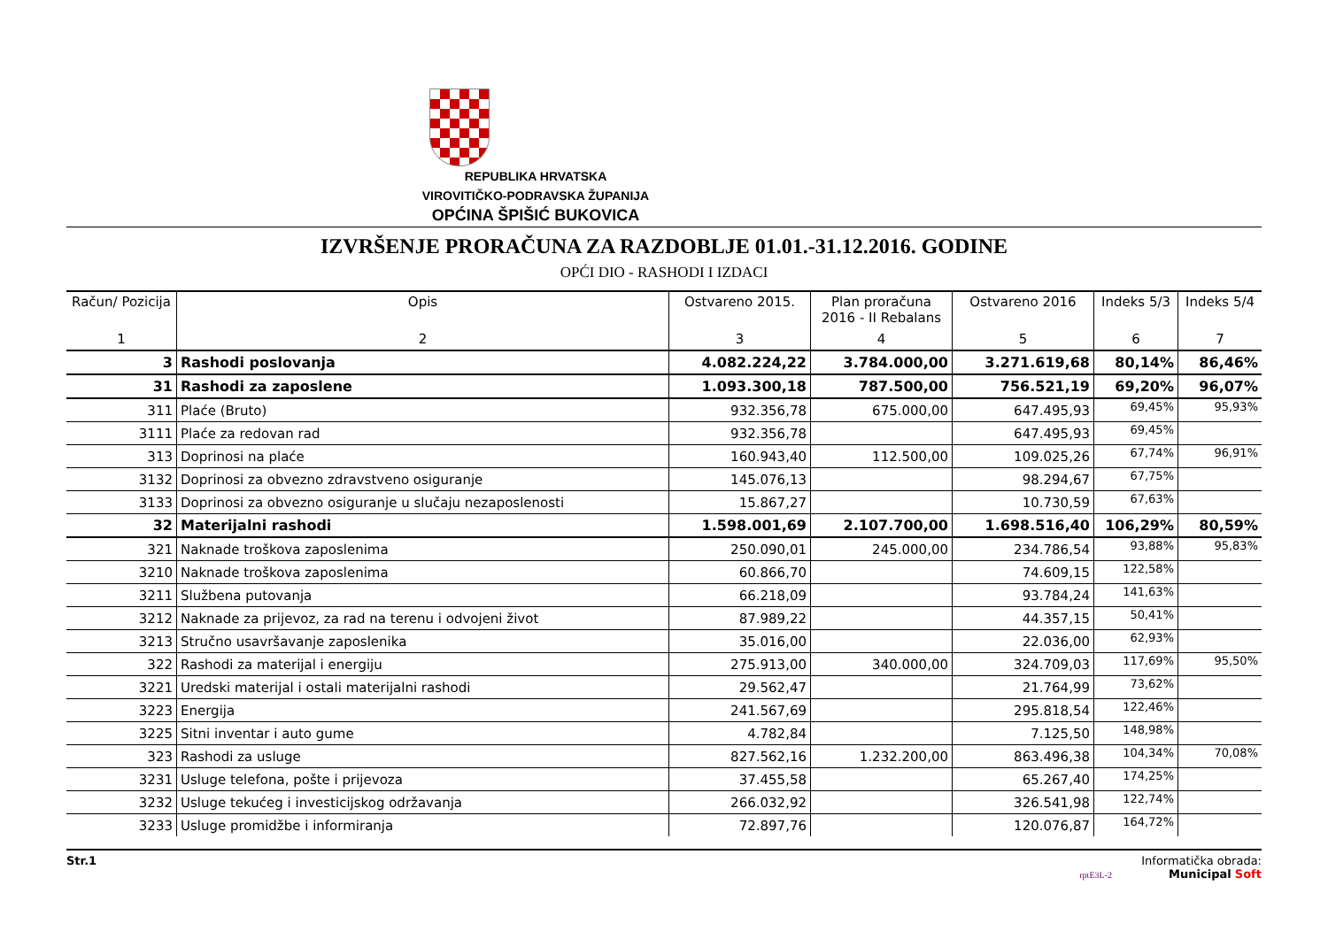REPUBLIKA HRVATSKA
VIROVITIČKO-PODRAVSKA ŽUPANIJA
OPĆINA ŠPIŠIĆ BUKOVICA
IZVRŠENJE PRORAČUNA ZA RAZDOBLJE 01.01.-31.12.2016. GODINE
OPĆI DIO - RASHODI I IZDACI
| Račun/ Pozicija | Opis | Ostvareno 2015. | Plan proračuna 2016 - II Rebalans | Ostvareno 2016 | Indeks 5/3 | Indeks 5/4 |
| --- | --- | --- | --- | --- | --- | --- |
| 1 | 2 | 3 | 4 | 5 | 6 | 7 |
| 3 | Rashodi poslovanja | 4.082.224,22 | 3.784.000,00 | 3.271.619,68 | 80,14% | 86,46% |
| 31 | Rashodi za zaposlene | 1.093.300,18 | 787.500,00 | 756.521,19 | 69,20% | 96,07% |
| 311 | Plaće (Bruto) | 932.356,78 | 675.000,00 | 647.495,93 | 69,45% | 95,93% |
| 3111 | Plaće za redovan rad | 932.356,78 | | 647.495,93 | 69,45% | |
| 313 | Doprinosi na plaće | 160.943,40 | 112.500,00 | 109.025,26 | 67,74% | 96,91% |
| 3132 | Doprinosi za obvezno zdravstveno osiguranje | 145.076,13 | | 98.294,67 | 67,75% | |
| 3133 | Doprinosi za obvezno osiguranje u slučaju nezaposlenosti | 15.867,27 | | 10.730,59 | 67,63% | |
| 32 | Materijalni rashodi | 1.598.001,69 | 2.107.700,00 | 1.698.516,40 | 106,29% | 80,59% |
| 321 | Naknade troškova zaposlenima | 250.090,01 | 245.000,00 | 234.786,54 | 93,88% | 95,83% |
| 3210 | Naknade troškova zaposlenima | 60.866,70 | | 74.609,15 | 122,58% | |
| 3211 | Službena putovanja | 66.218,09 | | 93.784,24 | 141,63% | |
| 3212 | Naknade za prijevoz, za rad na terenu i odvojeni život | 87.989,22 | | 44.357,15 | 50,41% | |
| 3213 | Stručno usavršavanje zaposlenika | 35.016,00 | | 22.036,00 | 62,93% | |
| 322 | Rashodi za materijal i energiju | 275.913,00 | 340.000,00 | 324.709,03 | 117,69% | 95,50% |
| 3221 | Uredski materijal i ostali materijalni rashodi | 29.562,47 | | 21.764,99 | 73,62% | |
| 3223 | Energija | 241.567,69 | | 295.818,54 | 122,46% | |
| 3225 | Sitni inventar i auto gume | 4.782,84 | | 7.125,50 | 148,98% | |
| 323 | Rashodi za usluge | 827.562,16 | 1.232.200,00 | 863.496,38 | 104,34% | 70,08% |
| 3231 | Usluge telefona, pošte i prijevoza | 37.455,58 | | 65.267,40 | 174,25% | |
| 3232 | Usluge tekućeg i investicijskog održavanja | 266.032,92 | | 326.541,98 | 122,74% | |
| 3233 | Usluge promidžbe i informiranja | 72.897,76 | | 120.076,87 | 164,72% | |
Str.1 Informatička obrada:
rptE3L-2 Municipal Soft